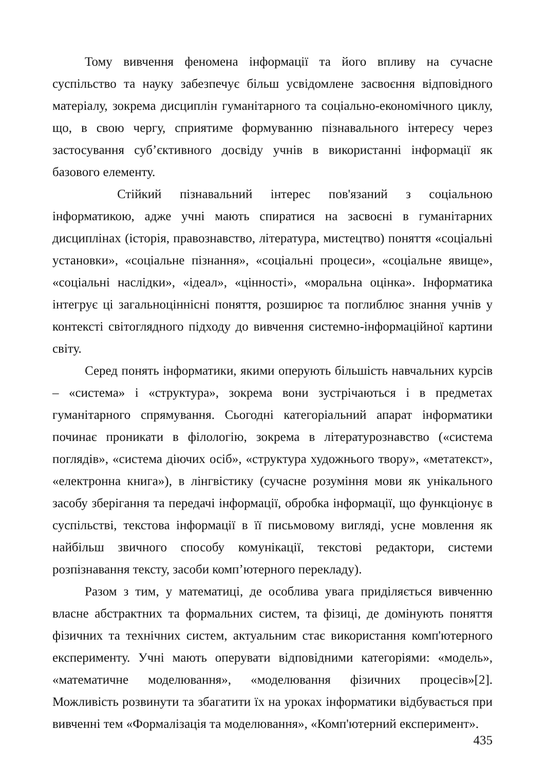Тому вивчення феномена інформації та його впливу на сучасне суспільство та науку забезпечує більш усвідомлене засвоєння відповідного матеріалу, зокрема дисциплін гуманітарного та соціально-економічного циклу, що, в свою чергу, сприятиме формуванню пізнавального інтересу через застосування суб’єктивного досвіду учнів в використанні інформації як базового елементу.
Стійкий пізнавальний інтерес пов'язаний з соціальною інформатикою, адже учні мають спиратися на засвоєні в гуманітарних дисциплінах (історія, правознавство, література, мистецтво) поняття «соціальні установки», «соціальне пізнання», «соціальні процеси», «соціальне явище», «соціальні наслідки», «ідеал», «цінності», «моральна оцінка». Інформатика інтегрує ці загальноціннісні поняття, розширює та поглиблює знання учнів у контексті світоглядного підходу до вивчення системно-інформаційної картини світу.
Серед понять інформатики, якими оперують більшість навчальних курсів – «система» і «структура», зокрема вони зустрічаються і в предметах гуманітарного спрямування. Сьогодні категоріальний апарат інформатики починає проникати в філологію, зокрема в літературознавство («система поглядів», «система діючих осіб», «структура художнього твору», «метатекст», «електронна книга»), в лінгвістику (сучасне розуміння мови як унікального засобу зберігання та передачі інформації, обробка інформації, що функціонує в суспільстві, текстова інформації в її письмовому вигляді, усне мовлення як найбільш звичного способу комунікації, текстові редактори, системи розпізнавання тексту, засоби комп’ютерного перекладу).
Разом з тим, у математиці, де особлива увага приділяється вивченню власне абстрактних та формальних систем, та фізиці, де домінують поняття фізичних та технічних систем, актуальним стає використання комп'ютерного експерименту. Учні мають оперувати відповідними категоріями: «модель», «математичне моделювання», «моделювання фізичних процесів»[2]. Можливість розвинути та збагатити їх на уроках інформатики відбувається при вивченні тем «Формалізація та моделювання», «Комп'ютерний експеримент».
435